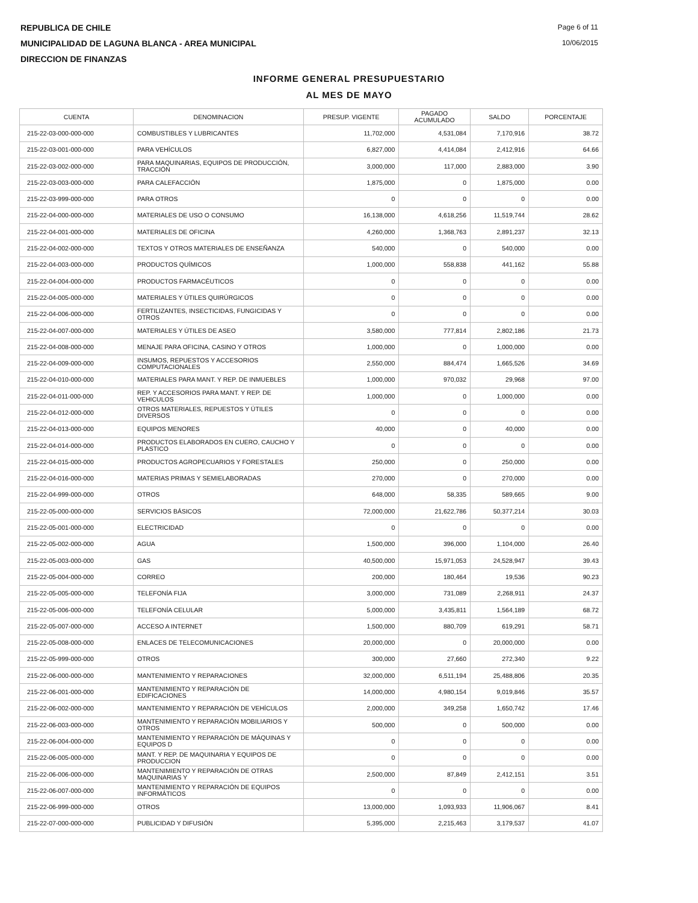REPUBLICA DE CHILE
MUNICIPALIDAD DE LAGUNA BLANCA - AREA MUNICIPAL
DIRECCION DE FINANZAS
Page 6 of 11
10/06/2015
INFORME GENERAL PRESUPUESTARIO
AL MES DE MAYO
| CUENTA | DENOMINACION | PRESUP. VIGENTE | PAGADO ACUMULADO | SALDO | PORCENTAJE |
| --- | --- | --- | --- | --- | --- |
| 215-22-03-000-000-000 | COMBUSTIBLES Y LUBRICANTES | 11,702,000 | 4,531,084 | 7,170,916 | 38.72 |
| 215-22-03-001-000-000 | PARA VEHÍCULOS | 6,827,000 | 4,414,084 | 2,412,916 | 64.66 |
| 215-22-03-002-000-000 | PARA MAQUINARIAS, EQUIPOS DE PRODUCCIÓN, TRACCIÓN | 3,000,000 | 117,000 | 2,883,000 | 3.90 |
| 215-22-03-003-000-000 | PARA CALEFACCIÓN | 1,875,000 | 0 | 1,875,000 | 0.00 |
| 215-22-03-999-000-000 | PARA OTROS | 0 | 0 | 0 | 0.00 |
| 215-22-04-000-000-000 | MATERIALES DE USO O CONSUMO | 16,138,000 | 4,618,256 | 11,519,744 | 28.62 |
| 215-22-04-001-000-000 | MATERIALES DE OFICINA | 4,260,000 | 1,368,763 | 2,891,237 | 32.13 |
| 215-22-04-002-000-000 | TEXTOS Y OTROS MATERIALES DE ENSEÑANZA | 540,000 | 0 | 540,000 | 0.00 |
| 215-22-04-003-000-000 | PRODUCTOS QUÍMICOS | 1,000,000 | 558,838 | 441,162 | 55.88 |
| 215-22-04-004-000-000 | PRODUCTOS FARMACÉUTICOS | 0 | 0 | 0 | 0.00 |
| 215-22-04-005-000-000 | MATERIALES Y ÚTILES QUIRÚRGICOS | 0 | 0 | 0 | 0.00 |
| 215-22-04-006-000-000 | FERTILIZANTES, INSECTICIDAS, FUNGICIDAS Y OTROS | 0 | 0 | 0 | 0.00 |
| 215-22-04-007-000-000 | MATERIALES Y ÚTILES DE ASEO | 3,580,000 | 777,814 | 2,802,186 | 21.73 |
| 215-22-04-008-000-000 | MENAJE PARA OFICINA, CASINO Y OTROS | 1,000,000 | 0 | 1,000,000 | 0.00 |
| 215-22-04-009-000-000 | INSUMOS, REPUESTOS Y ACCESORIOS COMPUTACIONALES | 2,550,000 | 884,474 | 1,665,526 | 34.69 |
| 215-22-04-010-000-000 | MATERIALES PARA MANT. Y REP. DE INMUEBLES | 1,000,000 | 970,032 | 29,968 | 97.00 |
| 215-22-04-011-000-000 | REP. Y ACCESORIOS PARA MANT. Y REP. DE VEHICULOS | 1,000,000 | 0 | 1,000,000 | 0.00 |
| 215-22-04-012-000-000 | OTROS MATERIALES, REPUESTOS Y ÚTILES DIVERSOS | 0 | 0 | 0 | 0.00 |
| 215-22-04-013-000-000 | EQUIPOS MENORES | 40,000 | 0 | 40,000 | 0.00 |
| 215-22-04-014-000-000 | PRODUCTOS ELABORADOS EN CUERO, CAUCHO Y PLASTICO | 0 | 0 | 0 | 0.00 |
| 215-22-04-015-000-000 | PRODUCTOS AGROPECUARIOS Y FORESTALES | 250,000 | 0 | 250,000 | 0.00 |
| 215-22-04-016-000-000 | MATERIAS PRIMAS Y SEMIELABORADAS | 270,000 | 0 | 270,000 | 0.00 |
| 215-22-04-999-000-000 | OTROS | 648,000 | 58,335 | 589,665 | 9.00 |
| 215-22-05-000-000-000 | SERVICIOS BÁSICOS | 72,000,000 | 21,622,786 | 50,377,214 | 30.03 |
| 215-22-05-001-000-000 | ELECTRICIDAD | 0 | 0 | 0 | 0.00 |
| 215-22-05-002-000-000 | AGUA | 1,500,000 | 396,000 | 1,104,000 | 26.40 |
| 215-22-05-003-000-000 | GAS | 40,500,000 | 15,971,053 | 24,528,947 | 39.43 |
| 215-22-05-004-000-000 | CORREO | 200,000 | 180,464 | 19,536 | 90.23 |
| 215-22-05-005-000-000 | TELEFONÍA FIJA | 3,000,000 | 731,089 | 2,268,911 | 24.37 |
| 215-22-05-006-000-000 | TELEFONÍA CELULAR | 5,000,000 | 3,435,811 | 1,564,189 | 68.72 |
| 215-22-05-007-000-000 | ACCESO A INTERNET | 1,500,000 | 880,709 | 619,291 | 58.71 |
| 215-22-05-008-000-000 | ENLACES DE TELECOMUNICACIONES | 20,000,000 | 0 | 20,000,000 | 0.00 |
| 215-22-05-999-000-000 | OTROS | 300,000 | 27,660 | 272,340 | 9.22 |
| 215-22-06-000-000-000 | MANTENIMIENTO Y REPARACIONES | 32,000,000 | 6,511,194 | 25,488,806 | 20.35 |
| 215-22-06-001-000-000 | MANTENIMIENTO Y REPARACIÓN DE EDIFICACIONES | 14,000,000 | 4,980,154 | 9,019,846 | 35.57 |
| 215-22-06-002-000-000 | MANTENIMIENTO Y REPARACIÓN DE VEHÍCULOS | 2,000,000 | 349,258 | 1,650,742 | 17.46 |
| 215-22-06-003-000-000 | MANTENIMIENTO Y REPARACIÓN MOBILIARIOS Y OTROS | 500,000 | 0 | 500,000 | 0.00 |
| 215-22-06-004-000-000 | MANTENIMIENTO Y REPARACIÓN DE MÁQUINAS Y EQUIPOS D | 0 | 0 | 0 | 0.00 |
| 215-22-06-005-000-000 | MANT. Y REP. DE MAQUINARIA Y EQUIPOS DE PRODUCCION | 0 | 0 | 0 | 0.00 |
| 215-22-06-006-000-000 | MANTENIMIENTO Y REPARACIÓN DE OTRAS MAQUINARIAS Y | 2,500,000 | 87,849 | 2,412,151 | 3.51 |
| 215-22-06-007-000-000 | MANTENIMIENTO Y REPARACIÓN DE EQUIPOS INFORMÁTICOS | 0 | 0 | 0 | 0.00 |
| 215-22-06-999-000-000 | OTROS | 13,000,000 | 1,093,933 | 11,906,067 | 8.41 |
| 215-22-07-000-000-000 | PUBLICIDAD Y DIFUSIÓN | 5,395,000 | 2,215,463 | 3,179,537 | 41.07 |